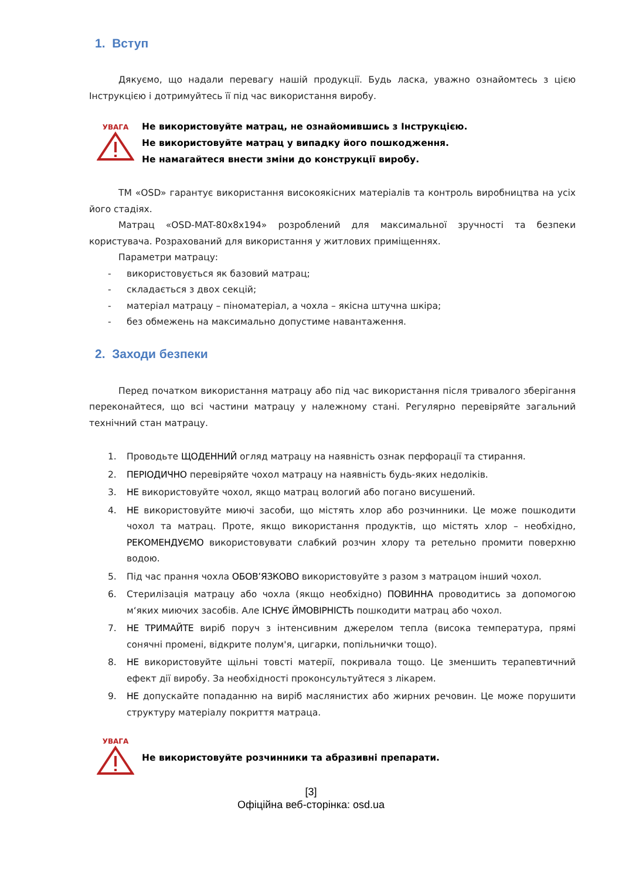1. Вступ
Дякуємо, що надали перевагу нашій продукції. Будь ласка, уважно ознайомтесь з цією Інструкцією і дотримуйтесь її під час використання виробу.
УВАГА
Не використовуйте матрац, не ознайомившись з Інструкцією.
Не використовуйте матрац у випадку його пошкодження.
Не намагайтеся внести зміни до конструкції виробу.
ТМ «OSD» гарантує використання високоякісних матеріалів та контроль виробництва на усіх його стадіях.
Матрац «OSD-MAT-80x8x194» розроблений для максимальної зручності та безпеки користувача. Розрахований для використання у житлових приміщеннях.
Параметри матрацу:
- використовується як базовий матрац;
- складається з двох секцій;
- матеріал матрацу – піноматеріал, а чохла – якісна штучна шкіра;
- без обмежень на максимально допустиме навантаження.
2. Заходи безпеки
Перед початком використання матрацу або під час використання після тривалого зберігання переконайтеся, що всі частини матрацу у належному стані. Регулярно перевіряйте загальний технічний стан матрацу.
1. Проводьте ЩОДЕННИЙ огляд матрацу на наявність ознак перфорації та стирання.
2. ПЕРІОДИЧНО перевіряйте чохол матрацу на наявність будь-яких недоліків.
3. НЕ використовуйте чохол, якщо матрац вологий або погано висушений.
4. НЕ використовуйте миючі засоби, що містять хлор або розчинники. Це може пошкодити чохол та матрац. Проте, якщо використання продуктів, що містять хлор – необхідно, РЕКОМЕНДУЄМО використовувати слабкий розчин хлору та ретельно промити поверхню водою.
5. Під час прання чохла ОБОВ’ЯЗКОВО використовуйте з разом з матрацом інший чохол.
6. Стерилізація матрацу або чохла (якщо необхідно) ПОВИННА проводитись за допомогою м‘яких миючих засобів. Але ІСНУЄ ЙМОВІРНІСТЬ пошкодити матрац або чохол.
7. НЕ ТРИМАЙТЕ виріб поруч з інтенсивним джерелом тепла (висока температура, прямі сонячні промені, відкрите полум'я, цигарки, попільнички тощо).
8. НЕ використовуйте щільні товсті матерії, покривала тощо. Це зменшить терапевтичний ефект дії виробу. За необхідності проконсультуйтеся з лікарем.
9. НЕ допускайте попаданню на виріб маслянистих або жирних речовин. Це може порушити структуру матеріалу покриття матраца.
УВАГА
Не використовуйте розчинники та абразивні препарати.
[3]
Офіційна веб-сторінка: osd.ua